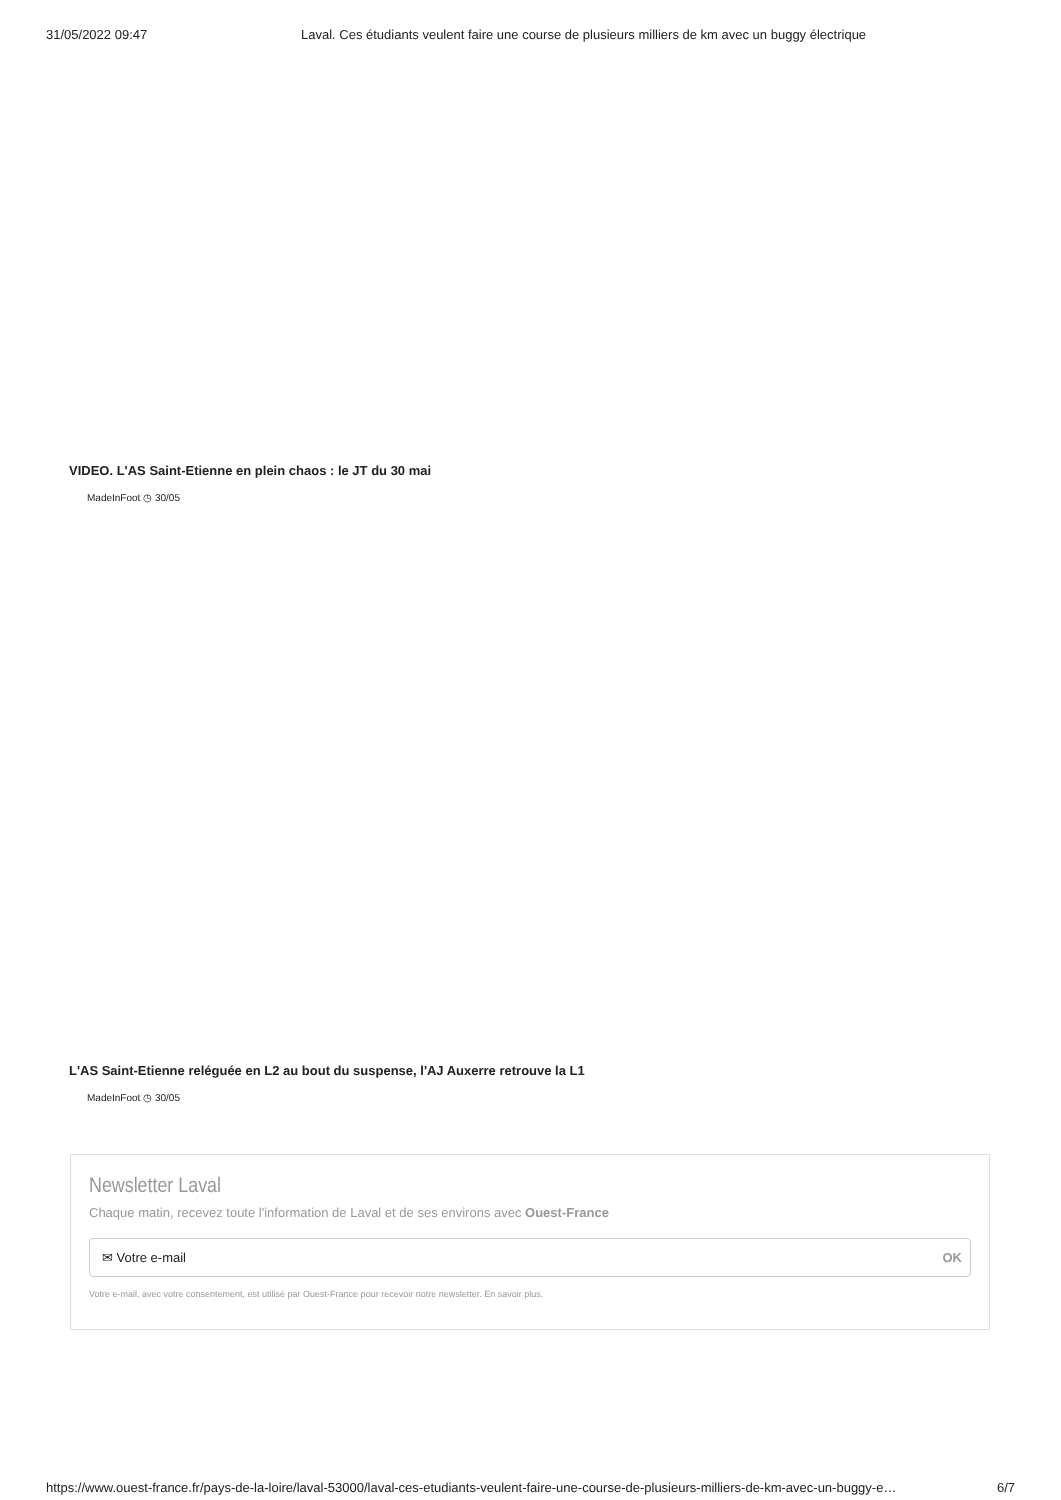31/05/2022 09:47 Laval. Ces étudiants veulent faire une course de plusieurs milliers de km avec un buggy électrique
VIDEO. L'AS Saint-Etienne en plein chaos : le JT du 30 mai
MadeInFoot ◷ 30/05
L'AS Saint-Etienne reléguée en L2 au bout du suspense, l'AJ Auxerre retrouve la L1
MadeInFoot ◷ 30/05
Newsletter Laval
Chaque matin, recevez toute l'information de Laval et de ses environs avec Ouest-France
✉ Votre e-mail OK
Votre e-mail, avec votre consentement, est utilisé par Ouest-France pour recevoir notre newsletter. En savoir plus.
https://www.ouest-france.fr/pays-de-la-loire/laval-53000/laval-ces-etudiants-veulent-faire-une-course-de-plusieurs-milliers-de-km-avec-un-buggy-e… 6/7